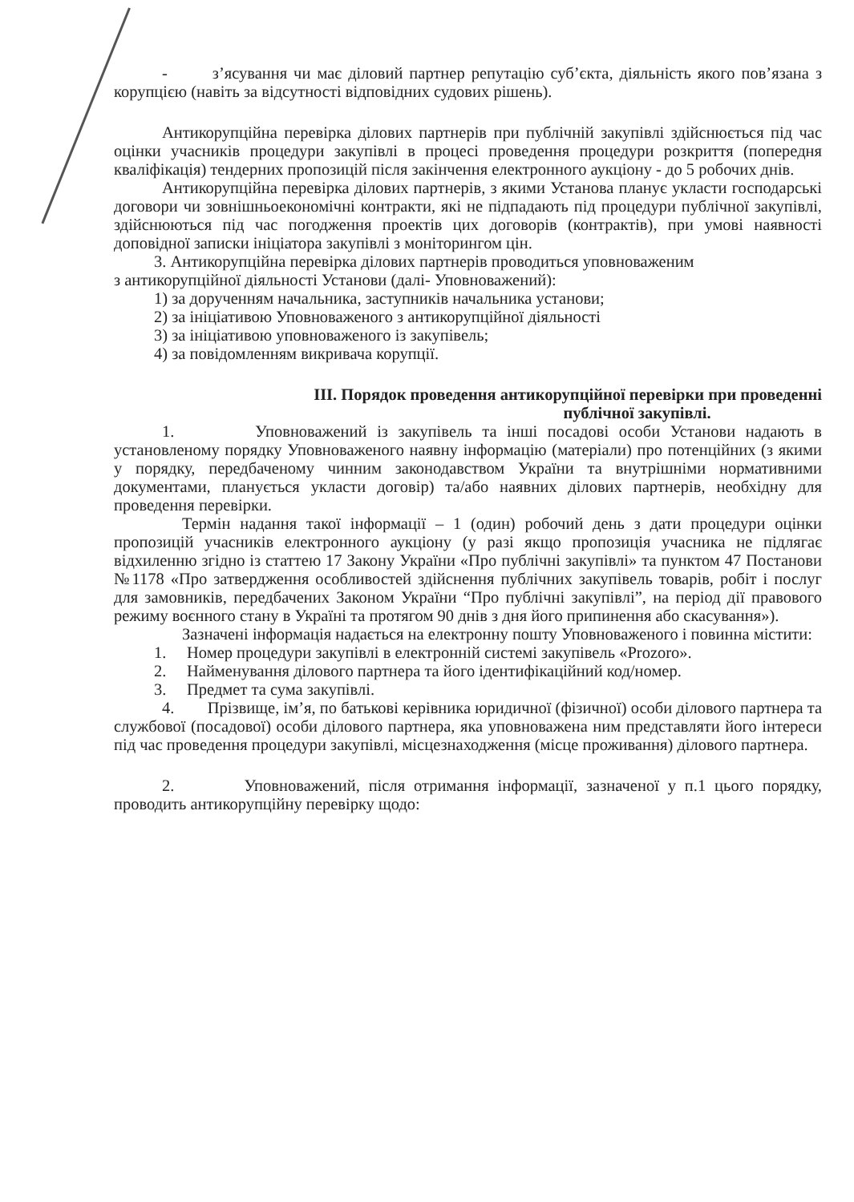- з’ясування чи має діловий партнер репутацію суб’єкта, діяльність якого пов’язана з корупцією (навіть за відсутності відповідних судових рішень).
Антикорупційна перевірка ділових партнерів при публічній закупівлі здійснюється під час оцінки учасників процедури закупівлі в процесі проведення процедури розкриття (попередня кваліфікація) тендерних пропозицій після закінчення електронного аукціону - до 5 робочих днів.
Антикорупційна перевірка ділових партнерів, з якими Установа планує укласти господарські договори чи зовнішньоекономічні контракти, які не підпадають під процедури публічної закупівлі, здійснюються під час погодження проектів цих договорів (контрактів), при умові наявності доповідної записки ініціатора закупівлі з моніторингом цін.
3. Антикорупційна перевірка ділових партнерів проводиться уповноваженим
з антикорупційної діяльності Установи (далі- Уповноважений):
1) за дорученням начальника, заступників начальника установи;
2) за ініціативою Уповноваженого з антикорупційної діяльності
3) за ініціативою уповноваженого із закупівель;
4) за повідомленням викривача корупції.
III. Порядок проведення антикорупційної перевірки при проведенні
публічної закупівлі.
1. Уповноважений із закупівель та інші посадові особи Установи надають в установленому порядку Уповноваженого наявну інформацію (матеріали) про потенційних (з якими у порядку, передбаченому чинним законодавством України та внутрішніми нормативними документами, планується укласти договір) та/або наявних ділових партнерів, необхідну для проведення перевірки.
Термін надання такої інформації – 1 (один) робочий день з дати процедури оцінки пропозицій учасників електронного аукціону (у разі якщо пропозиція учасника не підлягає відхиленню згідно із статтею 17 Закону України «Про публічні закупівлі» та пунктом 47 Постанови №1178 «Про затвердження особливостей здійснення публічних закупівель товарів, робіт і послуг для замовників, передбачених Законом України “Про публічні закупівлі”, на період дії правового режиму воєнного стану в Україні та протягом 90 днів з дня його припинення або скасування»).
Зазначені інформація надається на електронну пошту Уповноваженого і повинна містити:
1. Номер процедури закупівлі в електронній системі закупівель «Prozoro».
2. Найменування ділового партнера та його ідентифікаційний код/номер.
3. Предмет та сума закупівлі.
4. Прізвище, ім’я, по батькові керівника юридичної (фізичної) особи ділового партнера та службової (посадової) особи ділового партнера, яка уповноважена ним представляти його інтереси під час проведення процедури закупівлі, місцезнаходження (місце проживання) ділового партнера.
2. Уповноважений, після отримання інформації, зазначеної у п.1 цього порядку, проводить антикорупційну перевірку щодо: